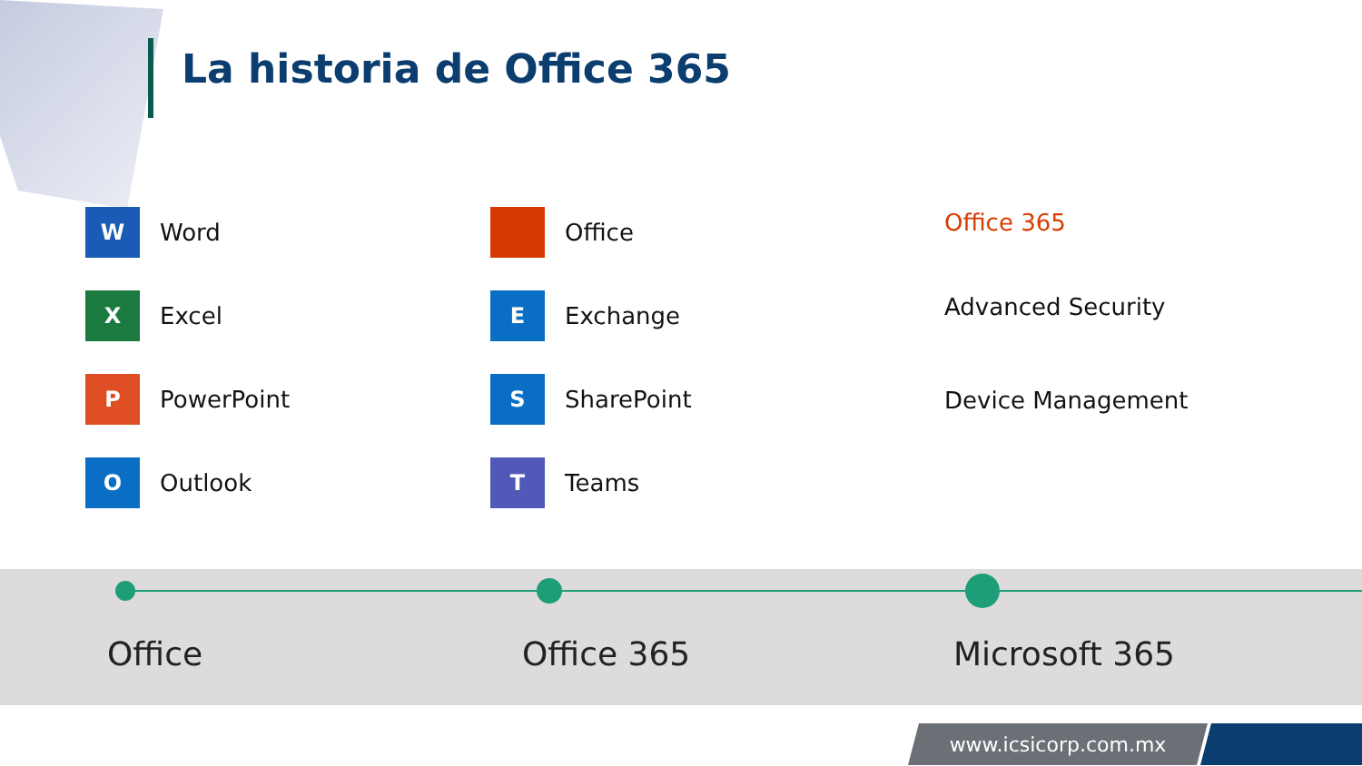La historia de Office 365
W Word
X Excel
P PowerPoint
O Outlook
Office
E Exchange
S SharePoint
T Teams
Office 365
Advanced Security
Device Management
Office Office 365 Microsoft 365
www.icsicorp.com.mx